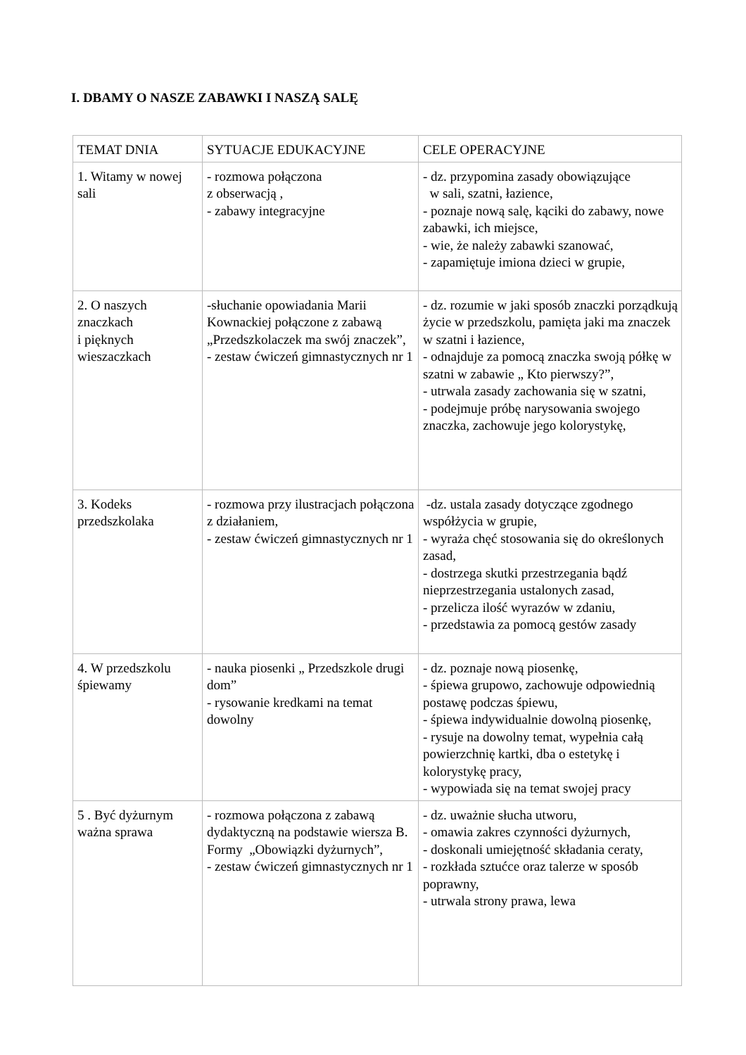I. DBAMY O NASZE ZABAWKI I NASZĄ SALĘ
| TEMAT DNIA | SYTUACJE EDUKACYJNE | CELE OPERACYJNE |
| 1. Witamy w nowej sali | - rozmowa połączona z obserwacją , - zabawy integracyjne | - dz. przypomina zasady obowiązujące w sali, szatni, łazience, - poznaje nową salę, kąciki do zabawy, nowe zabawki, ich miejsce, - wie, że należy zabawki szanować, - zapamiętuje imiona dzieci w grupie, |
| 2. O naszych znaczkach i pięknych wieszaczkach | -słuchanie opowiadania Marii Kownackiej połączone z zabawą „Przedszkolaczek ma swój znaczek”, - zestaw ćwiczeń gimnastycznych nr 1 | - dz. rozumie w jaki sposób znaczki porządkują życie w przedszkolu, pamięta jaki ma znaczek w szatni i łazience, - odnajduje za pomocą znaczka swoją półkę w szatni w zabawie „ Kto pierwszy?”, - utrwala zasady zachowania się w szatni, - podejmuje próbę narysowania swojego znaczka, zachowuje jego kolorystykę, |
| 3. Kodeks przedszkolaka | - rozmowa przy ilustracjach połączona z działaniem, - zestaw ćwiczeń gimnastycznych nr 1 | -dz. ustala zasady dotyczące zgodnego współżycia w grupie, - wyraża chęć stosowania się do określonych zasad, - dostrzega skutki przestrzegania bądź nieprzestrzegania ustalonych zasad, - przelicza ilość wyrazów w zdaniu, - przedstawia za pomocą gestów zasady |
| 4. W przedszkolu śpiewamy | - nauka piosenki „ Przedszkole drugi dom” - rysowanie kredkami na temat dowolny | - dz. poznaje nową piosenkę, - śpiewa grupowo, zachowuje odpowiednią postawę podczas śpiewu, - śpiewa indywidualnie dowolną piosenkę, - rysuje na dowolny temat, wypełnia całą powierzchnię kartki, dba o estetykę i kolorystykę pracy, - wypowiada się na temat swojej pracy |
| 5 . Być dyżurnym ważna sprawa | - rozmowa połączona z zabawą dydaktyczną na podstawie wiersza B. Formy „Obowiązki dyżurnych”, - zestaw ćwiczeń gimnastycznych nr 1 | - dz. uważnie słucha utworu, - omawia zakres czynności dyżurnych, - doskonali umiejętność składania ceraty, - rozkłada sztućce oraz talerze w sposób poprawny, - utrwala strony prawa, lewa |